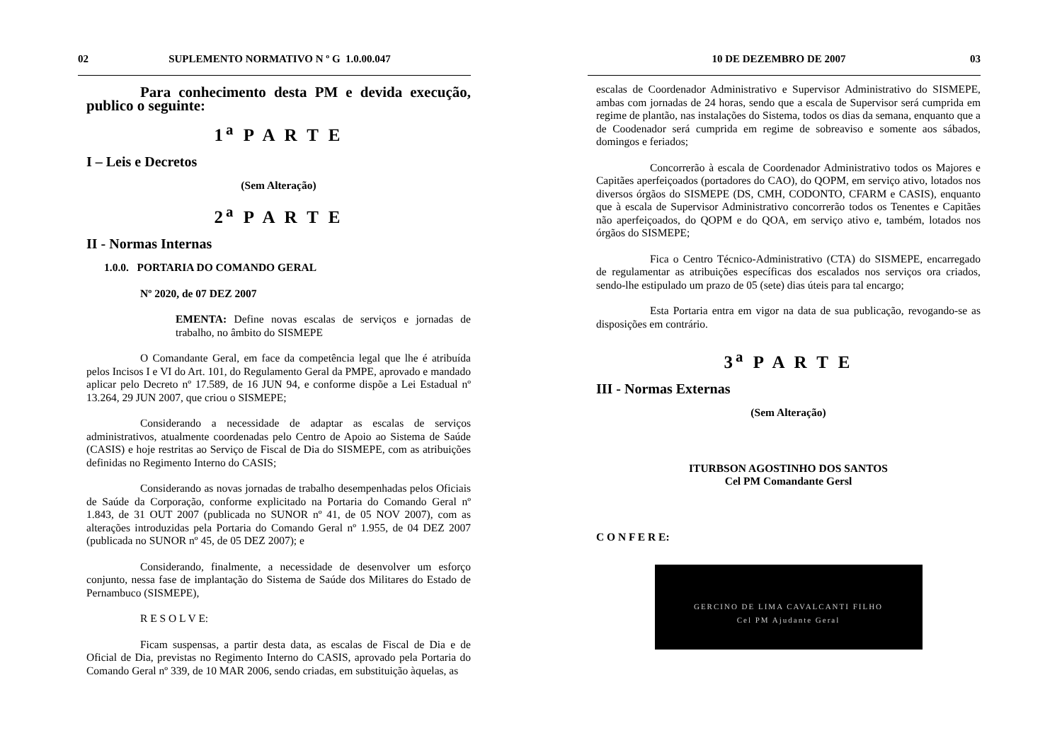02 SUPLEMENTO NORMATIVO N º G 1.0.00.047
Para conhecimento desta PM e devida execução, publico o seguinte:
1<sup>a</sup> P A R T E
I – Leis e Decretos
(Sem Alteração)
2<sup>a</sup> P A R T E
II - Normas Internas
1.0.0. PORTARIA DO COMANDO GERAL
Nº 2020, de 07 DEZ 2007
EMENTA: Define novas escalas de serviços e jornadas de trabalho, no âmbito do SISMEPE
O Comandante Geral, em face da competência legal que lhe é atribuída pelos Incisos I e VI do Art. 101, do Regulamento Geral da PMPE, aprovado e mandado aplicar pelo Decreto nº 17.589, de 16 JUN 94, e conforme dispõe a Lei Estadual nº 13.264, 29 JUN 2007, que criou o SISMEPE;
Considerando a necessidade de adaptar as escalas de serviços administrativos, atualmente coordenadas pelo Centro de Apoio ao Sistema de Saúde (CASIS) e hoje restritas ao Serviço de Fiscal de Dia do SISMEPE, com as atribuições definidas no Regimento Interno do CASIS;
Considerando as novas jornadas de trabalho desempenhadas pelos Oficiais de Saúde da Corporação, conforme explicitado na Portaria do Comando Geral nº 1.843, de 31 OUT 2007 (publicada no SUNOR nº 41, de 05 NOV 2007), com as alterações introduzidas pela Portaria do Comando Geral nº 1.955, de 04 DEZ 2007 (publicada no SUNOR nº 45, de 05 DEZ 2007); e
Considerando, finalmente, a necessidade de desenvolver um esforço conjunto, nessa fase de implantação do Sistema de Saúde dos Militares do Estado de Pernambuco (SISMEPE),
R E S O L V E:
Ficam suspensas, a partir desta data, as escalas de Fiscal de Dia e de Oficial de Dia, previstas no Regimento Interno do CASIS, aprovado pela Portaria do Comando Geral nº 339, de 10 MAR 2006, sendo criadas, em substituição àquelas, as
10 DE DEZEMBRO DE 2007 03
escalas de Coordenador Administrativo e Supervisor Administrativo do SISMEPE, ambas com jornadas de 24 horas, sendo que a escala de Supervisor será cumprida em regime de plantão, nas instalações do Sistema, todos os dias da semana, enquanto que a de Coodenador será cumprida em regime de sobreaviso e somente aos sábados, domingos e feriados;
Concorrerão à escala de Coordenador Administrativo todos os Majores e Capitães aperfeiçoados (portadores do CAO), do QOPM, em serviço ativo, lotados nos diversos órgãos do SISMEPE (DS, CMH, CODONTO, CFARM e CASIS), enquanto que à escala de Supervisor Administrativo concorrerão todos os Tenentes e Capitães não aperfeiçoados, do QOPM e do QOA, em serviço ativo e, também, lotados nos órgãos do SISMEPE;
Fica o Centro Técnico-Administrativo (CTA) do SISMEPE, encarregado de regulamentar as atribuições específicas dos escalados nos serviços ora criados, sendo-lhe estipulado um prazo de 05 (sete) dias úteis para tal encargo;
Esta Portaria entra em vigor na data de sua publicação, revogando-se as disposições em contrário.
3<sup>a</sup> P A R T E
III - Normas Externas
(Sem Alteração)
ITURBSON AGOSTINHO DOS SANTOS
Cel PM Comandante Gersl
C O N F E R E:
GERCINO DE LIMA CAVALCANTI FILHO
Cel PM Ajudante Geral